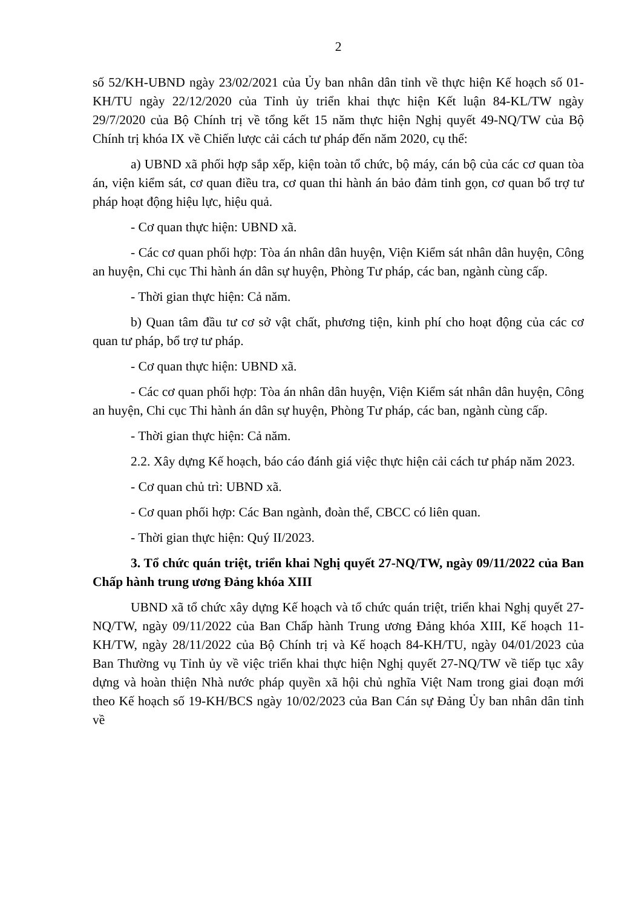2
số 52/KH-UBND ngày 23/02/2021 của Ủy ban nhân dân tỉnh về thực hiện Kế hoạch số 01-KH/TU ngày 22/12/2020 của Tỉnh ủy triển khai thực hiện Kết luận 84-KL/TW ngày 29/7/2020 của Bộ Chính trị về tổng kết 15 năm thực hiện Nghị quyết 49-NQ/TW của Bộ Chính trị khóa IX về Chiến lược cải cách tư pháp đến năm 2020, cụ thể:
a) UBND xã phối hợp sắp xếp, kiện toàn tổ chức, bộ máy, cán bộ của các cơ quan tòa án, viện kiểm sát, cơ quan điều tra, cơ quan thi hành án bảo đảm tinh gọn, cơ quan bổ trợ tư pháp hoạt động hiệu lực, hiệu quả.
- Cơ quan thực hiện: UBND xã.
- Các cơ quan phối hợp: Tòa án nhân dân huyện, Viện Kiểm sát nhân dân huyện, Công an huyện, Chi cục Thi hành án dân sự huyện, Phòng Tư pháp, các ban, ngành cùng cấp.
- Thời gian thực hiện: Cả năm.
b) Quan tâm đầu tư cơ sở vật chất, phương tiện, kinh phí cho hoạt động của các cơ quan tư pháp, bổ trợ tư pháp.
- Cơ quan thực hiện: UBND xã.
- Các cơ quan phối hợp: Tòa án nhân dân huyện, Viện Kiểm sát nhân dân huyện, Công an huyện, Chi cục Thi hành án dân sự huyện, Phòng Tư pháp, các ban, ngành cùng cấp.
- Thời gian thực hiện: Cả năm.
2.2. Xây dựng Kế hoạch, báo cáo đánh giá việc thực hiện cải cách tư pháp năm 2023.
- Cơ quan chủ trì: UBND xã.
- Cơ quan phối hợp: Các Ban ngành, đoàn thể, CBCC có liên quan.
- Thời gian thực hiện: Quý II/2023.
3. Tổ chức quán triệt, triển khai Nghị quyết 27-NQ/TW, ngày 09/11/2022 của Ban Chấp hành trung ương Đảng khóa XIII
UBND xã tổ chức xây dựng Kế hoạch và tổ chức quán triệt, triển khai Nghị quyết 27-NQ/TW, ngày 09/11/2022 của Ban Chấp hành Trung ương Đảng khóa XIII, Kế hoạch 11-KH/TW, ngày 28/11/2022 của Bộ Chính trị và Kế hoạch 84-KH/TU, ngày 04/01/2023 của Ban Thường vụ Tỉnh ủy về việc triển khai thực hiện Nghị quyết 27-NQ/TW về tiếp tục xây dựng và hoàn thiện Nhà nước pháp quyền xã hội chủ nghĩa Việt Nam trong giai đoạn mới theo Kế hoạch số 19-KH/BCS ngày 10/02/2023 của Ban Cán sự Đảng Ủy ban nhân dân tỉnh về